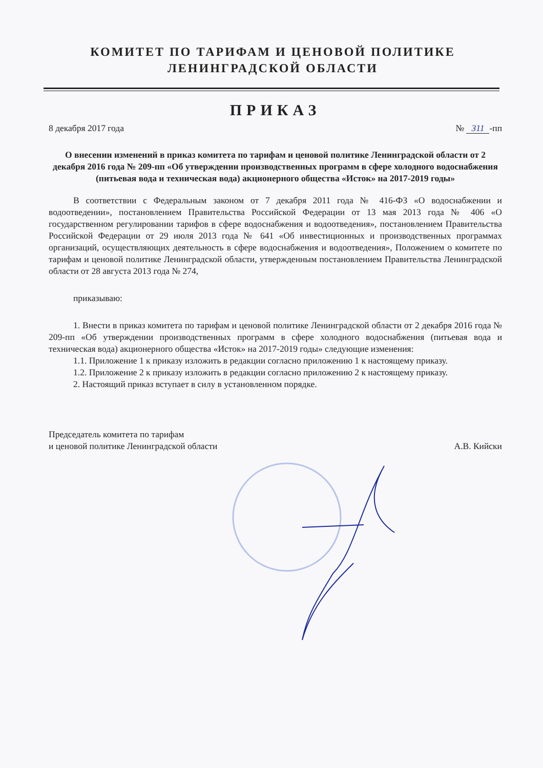КОМИТЕТ ПО ТАРИФАМ И ЦЕНОВОЙ ПОЛИТИКЕ
ЛЕНИНГРАДСКОЙ ОБЛАСТИ
ПРИКАЗ
8 декабря 2017 года № 311 -пп
О внесении изменений в приказ комитета по тарифам и ценовой политике Ленинградской области от 2 декабря 2016 года № 209-пп «Об утверждении производственных программ в сфере холодного водоснабжения (питьевая вода и техническая вода) акционерного общества «Исток» на 2017-2019 годы»
В соответствии с Федеральным законом от 7 декабря 2011 года № 416-ФЗ «О водоснабжении и водоотведении», постановлением Правительства Российской Федерации от 13 мая 2013 года № 406 «О государственном регулировании тарифов в сфере водоснабжения и водоотведения», постановлением Правительства Российской Федерации от 29 июля 2013 года № 641 «Об инвестиционных и производственных программах организаций, осуществляющих деятельность в сфере водоснабжения и водоотведения», Положением о комитете по тарифам и ценовой политике Ленинградской области, утвержденным постановлением Правительства Ленинградской области от 28 августа 2013 года № 274,
приказываю:
1. Внести в приказ комитета по тарифам и ценовой политике Ленинградской области от 2 декабря 2016 года № 209-пп «Об утверждении производственных программ в сфере холодного водоснабжения (питьевая вода и техническая вода) акционерного общества «Исток» на 2017-2019 годы» следующие изменения:
1.1. Приложение 1 к приказу изложить в редакции согласно приложению 1 к настоящему приказу.
1.2. Приложение 2 к приказу изложить в редакции согласно приложению 2 к настоящему приказу.
2. Настоящий приказ вступает в силу в установленном порядке.
Председатель комитета по тарифам
и ценовой политике Ленинградской области А.В. Кийски